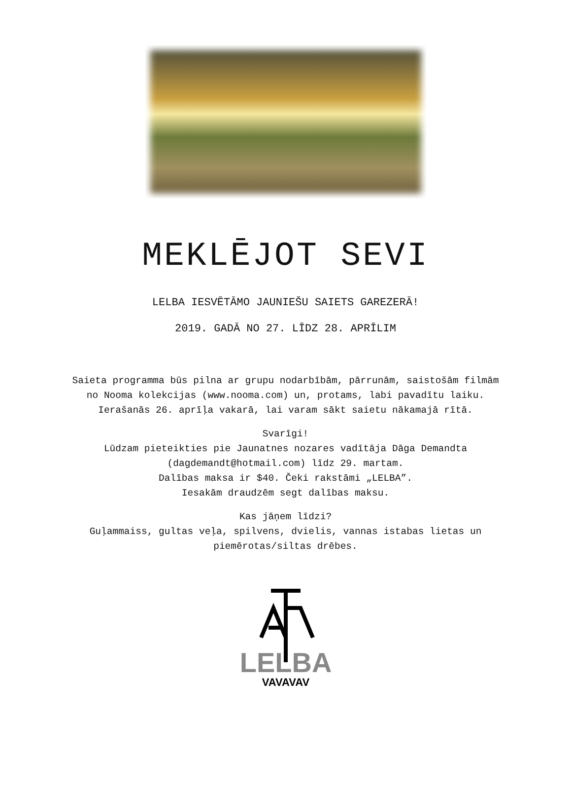MEKLĒJOT SEVI
LELBA IESVĒTĀMO JAUNIEŠU SAIETS GAREZERĀ!
2019. GADĀ NO 27. LĪDZ 28. APRĪLIM
Saieta programma būs pilna ar grupu nodarbībām, pārrunām, saistošām filmām no Nooma kolekcijas (www.nooma.com) un, protams, labi pavadītu laiku. Ierašanās 26. aprīļa vakarā, lai varam sākt saietu nākamajā rītā.
Svarīgi!
Lūdzam pieteikties pie Jaunatnes nozares vadītāja Dāga Demandta (dagdemandt@hotmail.com) līdz 29. martam.
Dalības maksa ir $40. Čeki rakstāmi „LELBA”.
Iesakām draudzēm segt dalības maksu.
Kas jāņem līdzi?
Guļammaiss, gultas veļa, spilvens, dvielis, vannas istabas lietas un piemērotas/siltas drēbes.
LELBA
VAVAVAV